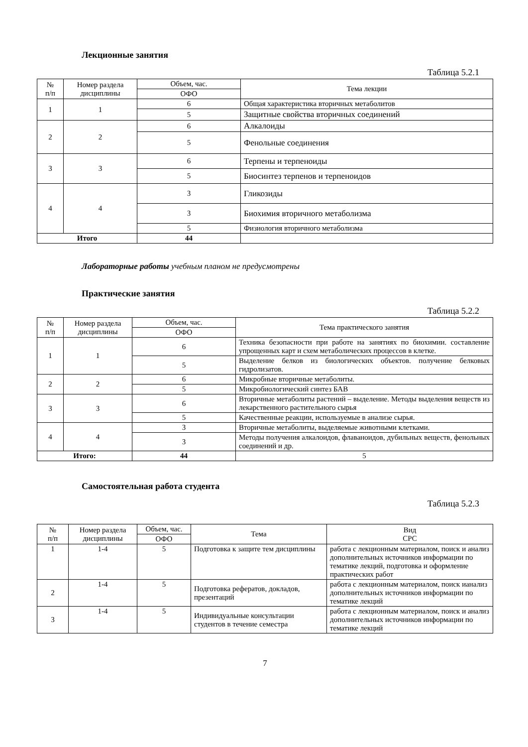Лекционные занятия
Таблица 5.2.1
| № п/п | Номер раздела дисциплины | Объем, час. | Тема лекции |
| --- | --- | --- | --- |
| | | ОФО | |
| 1 | 1 | 6 | Общая характеристика вторичных метаболитов |
| | | 5 | Защитные свойства вторичных соединений |
| 2 | 2 | 6 | Алкалоиды |
| | | 5 | Фенольные соединения |
| 3 | 3 | 6 | Терпены и терпеноиды |
| | | 5 | Биосинтез терпенов и терпеноидов |
| 4 | 4 | 3 | Гликозиды |
| | | 3 | Биохимия вторичного метаболизма |
| | | 5 | Физиология вторичного метаболизма |
| Итого | | 44 | |
Лабораторные работы учебным планом не предусмотрены
Практические занятия
Таблица 5.2.2
| № п/п | Номер раздела дисциплины | Объем, час. | Тема практического занятия |
| --- | --- | --- | --- |
| | | ОФО | |
| 1 | 1 | 6 | Техника безопасности при работе на занятиях по биохимии. составление упрощенных карт и схем метаболических процессов в клетке. |
| | | 5 | Выделение белков из биологических объектов. получение белковых гидролизатов. |
| 2 | 2 | 6 | Микробные вторичные метаболиты. |
| | | 5 | Микробиологический синтез БАВ |
| 3 | 3 | 6 | Вторичные метаболиты растений – выделение. Методы выделения веществ из лекарственного растительного сырья |
| | | 5 | Качественные реакции, используемые в анализе сырья. |
| 4 | 4 | 3 | Вторичные метаболиты, выделяемые животными клетками. |
| | | 3 | Методы получения алкалоидов, флаваноидов, дубильных веществ, фенольных соединений и др. |
| Итого: | | 44 | 5 |
Самостоятельная работа студента
Таблица 5.2.3
| № п/п | Номер раздела дисциплины | Объем, час. | Тема | Вид СРС |
| --- | --- | --- | --- | --- |
| | | ОФО | | |
| 1 | 1-4 | 5 | Подготовка к защите тем дисциплины | работа с лекционным материалом, поиск и анализ дополнительных источников информации по тематике лекций, подготовка и оформление практических работ |
| 2 | 1-4 | 5 | Подготовка рефератов, докладов, презентаций | работа с лекционным материалом, поиск ианализ дополнительных источников информации по тематике лекций |
| 3 | 1-4 | 5 | Индивидуальные консультации студентов в течение семестра | работа с лекционным материалом, поиск и анализ дополнительных источников информации по тематике лекций |
7